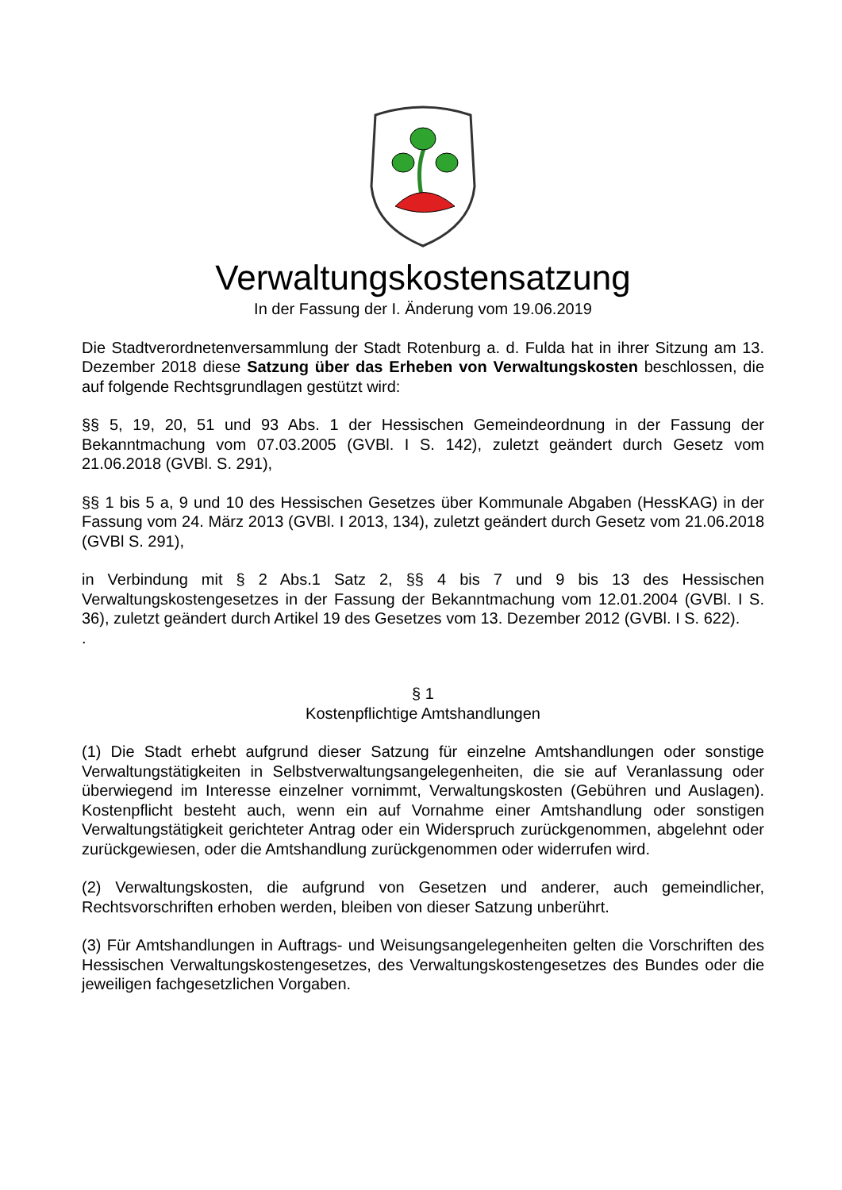Verwaltungskostensatzung
In der Fassung der I. Änderung vom 19.06.2019
Die Stadtverordnetenversammlung der Stadt Rotenburg a. d. Fulda hat in ihrer Sitzung am 13. Dezember 2018 diese Satzung über das Erheben von Verwaltungskosten beschlossen, die auf folgende Rechtsgrundlagen gestützt wird:
§§ 5, 19, 20, 51 und 93 Abs. 1 der Hessischen Gemeindeordnung in der Fassung der Bekanntmachung vom 07.03.2005 (GVBl. I S. 142), zuletzt geändert durch Gesetz vom 21.06.2018 (GVBl. S. 291),
§§ 1 bis 5 a, 9 und 10 des Hessischen Gesetzes über Kommunale Abgaben (HessKAG) in der Fassung vom 24. März 2013 (GVBl. I 2013, 134), zuletzt geändert durch Gesetz vom 21.06.2018 (GVBl S. 291),
in Verbindung mit § 2 Abs.1 Satz 2, §§ 4 bis 7 und 9 bis 13 des Hessischen Verwaltungskostengesetzes in der Fassung der Bekanntmachung vom 12.01.2004 (GVBl. I S. 36), zuletzt geändert durch Artikel 19 des Gesetzes vom 13. Dezember 2012 (GVBl. I S. 622).
.
§ 1
Kostenpflichtige Amtshandlungen
(1) Die Stadt erhebt aufgrund dieser Satzung für einzelne Amtshandlungen oder sonstige Verwaltungstätigkeiten in Selbstverwaltungsangelegenheiten, die sie auf Veranlassung oder überwiegend im Interesse einzelner vornimmt, Verwaltungskosten (Gebühren und Auslagen). Kostenpflicht besteht auch, wenn ein auf Vornahme einer Amtshandlung oder sonstigen Verwaltungstätigkeit gerichteter Antrag oder ein Widerspruch zurückgenommen, abgelehnt oder zurückgewiesen, oder die Amtshandlung zurückgenommen oder widerrufen wird.
(2) Verwaltungskosten, die aufgrund von Gesetzen und anderer, auch gemeindlicher, Rechtsvorschriften erhoben werden, bleiben von dieser Satzung unberührt.
(3) Für Amtshandlungen in Auftrags- und Weisungsangelegenheiten gelten die Vorschriften des Hessischen Verwaltungskostengesetzes, des Verwaltungskostengesetzes des Bundes oder die jeweiligen fachgesetzlichen Vorgaben.